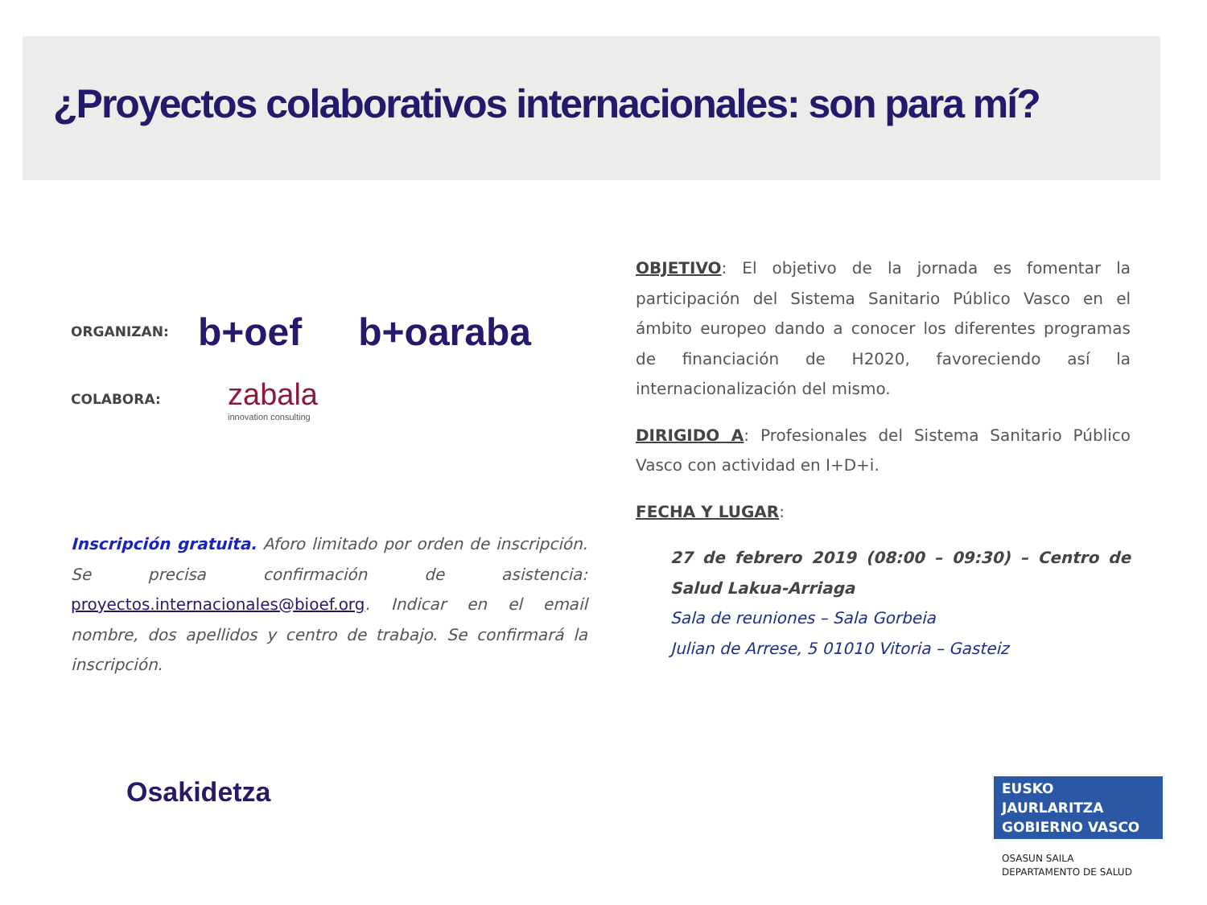¿Proyectos colaborativos internacionales: son para mí?
ORGANIZAN:
b+oef b+oaraba
COLABORA:
zabala
innovation consulting
Inscripción gratuita. Aforo limitado por orden de inscripción. Se precisa confirmación de asistencia: proyectos.internacionales@bioef.org. Indicar en el email nombre, dos apellidos y centro de trabajo. Se confirmará la inscripción.
OBJETIVO: El objetivo de la jornada es fomentar la participación del Sistema Sanitario Público Vasco en el ámbito europeo dando a conocer los diferentes programas de financiación de H2020, favoreciendo así la internacionalización del mismo.
DIRIGIDO A: Profesionales del Sistema Sanitario Público Vasco con actividad en I+D+i.
FECHA Y LUGAR:
27 de febrero 2019 (08:00 – 09:30) – Centro de Salud Lakua-Arriaga
Sala de reuniones – Sala Gorbeia
Julian de Arrese, 5 01010 Vitoria – Gasteiz
Osakidetza
EUSKO JAURLARITZA
GOBIERNO VASCO
OSASUN SAILA
DEPARTAMENTO DE SALUD